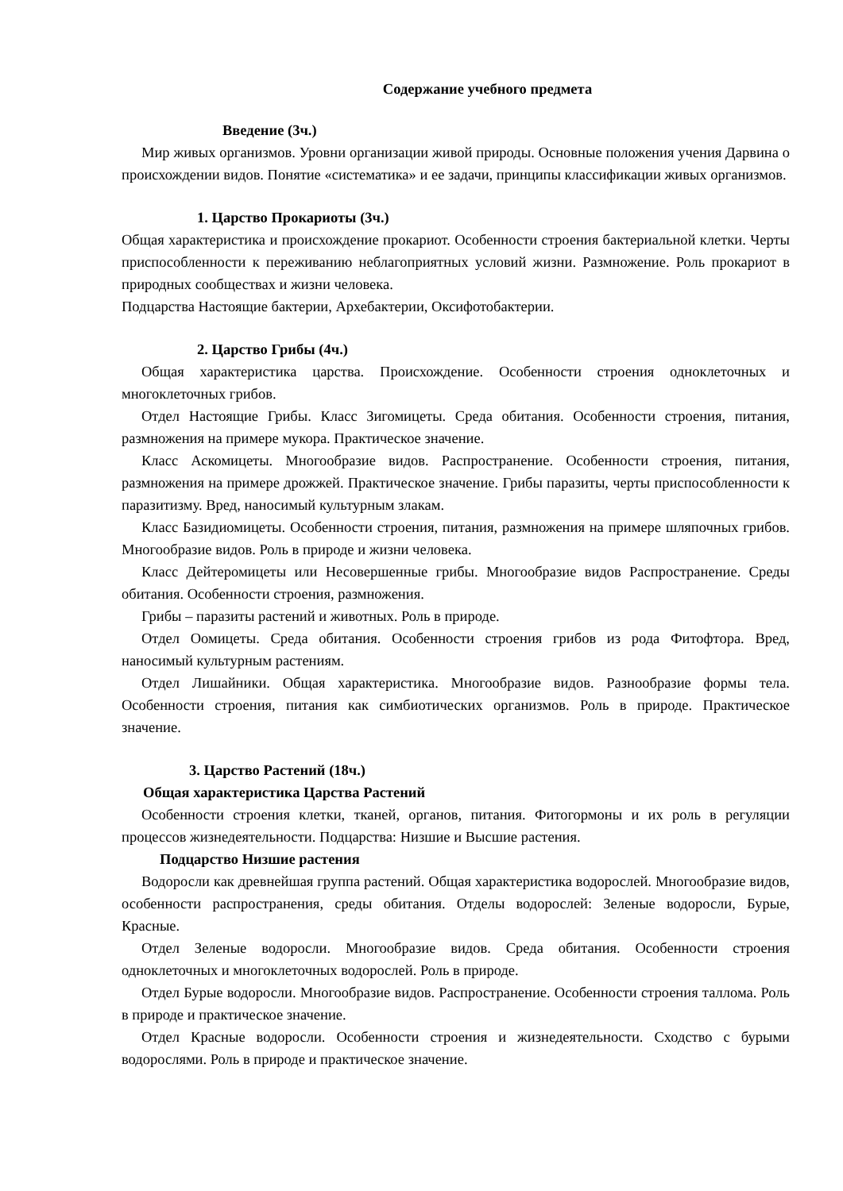Содержание учебного предмета
Введение (3ч.)
Мир живых организмов. Уровни организации живой природы. Основные положения учения Дарвина о происхождении видов. Понятие «систематика» и ее задачи, принципы классификации живых организмов.
1. Царство Прокариоты (3ч.)
Общая характеристика и происхождение прокариот. Особенности строения бактериальной клетки. Черты приспособленности к переживанию неблагоприятных условий жизни. Размножение. Роль прокариот в природных сообществах и жизни человека.
Подцарства Настоящие бактерии, Архебактерии, Оксифотобактерии.
2. Царство Грибы (4ч.)
Общая характеристика царства. Происхождение. Особенности строения одноклеточных и многоклеточных грибов.
Отдел Настоящие Грибы. Класс Зигомицеты. Среда обитания. Особенности строения, питания, размножения на примере мукора. Практическое значение.
Класс Аскомицеты. Многообразие видов. Распространение. Особенности строения, питания, размножения на примере дрожжей. Практическое значение. Грибы паразиты, черты приспособленности к паразитизму. Вред, наносимый культурным злакам.
Класс Базидиомицеты. Особенности строения, питания, размножения на примере шляпочных грибов. Многообразие видов. Роль в природе и жизни человека.
Класс Дейтеромицеты или Несовершенные грибы. Многообразие видов Распространение. Среды обитания. Особенности строения, размножения.
Грибы – паразиты растений и животных. Роль в природе.
Отдел Оомицеты. Среда обитания. Особенности строения грибов из рода Фитофтора. Вред, наносимый культурным растениям.
Отдел Лишайники. Общая характеристика. Многообразие видов. Разнообразие формы тела. Особенности строения, питания как симбиотических организмов. Роль в природе. Практическое значение.
3. Царство Растений (18ч.)
Общая характеристика Царства Растений
Особенности строения клетки, тканей, органов, питания. Фитогормоны и их роль в регуляции процессов жизнедеятельности. Подцарства: Низшие и Высшие растения.
Подцарство Низшие растения
Водоросли как древнейшая группа растений. Общая характеристика водорослей. Многообразие видов, особенности распространения, среды обитания. Отделы водорослей: Зеленые водоросли, Бурые, Красные.
Отдел Зеленые водоросли. Многообразие видов. Среда обитания. Особенности строения одноклеточных и многоклеточных водорослей. Роль в природе.
Отдел Бурые водоросли. Многообразие видов. Распространение. Особенности строения таллома. Роль в природе и практическое значение.
Отдел Красные водоросли. Особенности строения и жизнедеятельности. Сходство с бурыми водорослями. Роль в природе и практическое значение.